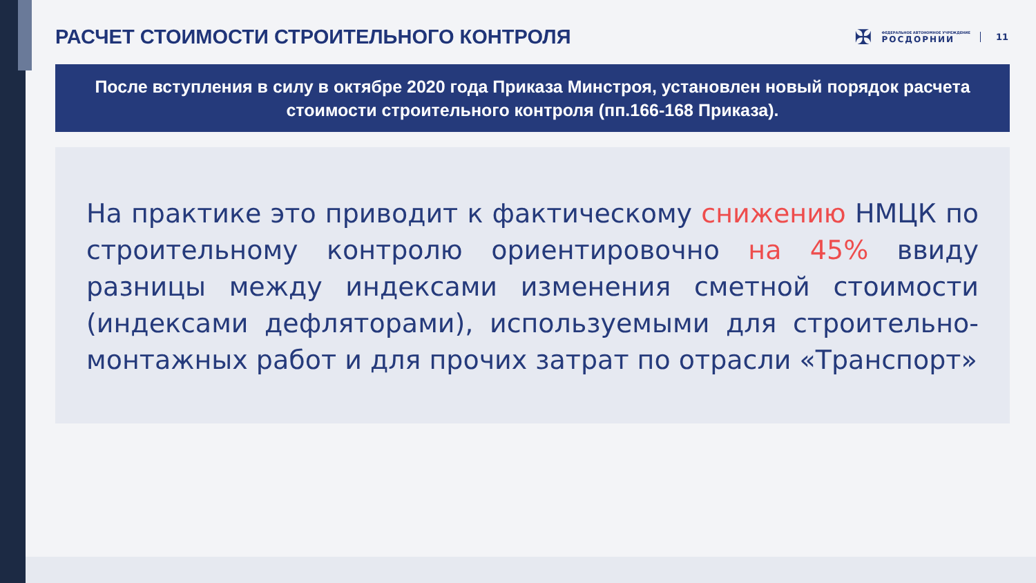РАСЧЕТ СТОИМОСТИ СТРОИТЕЛЬНОГО КОНТРОЛЯ
✠
ФЕДЕРАЛЬНОЕ АВТОНОМНОЕ УЧРЕЖДЕНИЕ
РОСДОРНИИ
11
После вступления в силу в октябре 2020 года Приказа Минстроя, установлен новый порядок расчета
стоимости строительного контроля (пп.166-168 Приказа).
На практике это приводит к фактическому снижению НМЦК по строительному контролю ориентировочно на 45% ввиду разницы между индексами изменения сметной стоимости (индексами дефляторами), используемыми для строительно-монтажных работ и для прочих затрат по отрасли «Транспорт»